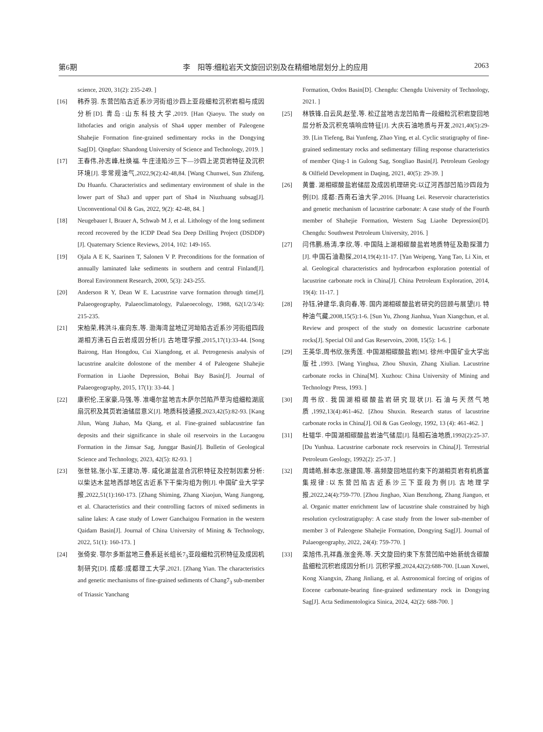第6期 李　阳等:细粒岩天文旋回识别及在精细地层划分上的应用 2063
science, 2020, 31(2): 235-249. ]
[16] 韩乔羽. 东营凹陷古近系沙河街组沙四上亚段细粒沉积岩相与成因分析[D]. 青岛:山东科技大学,2019. [Han Qiaoyu. The study on lithofacies and origin analysis of Sha4 upper member of Paleogene Shahejie Formation fine-grained sedimentary rocks in the Dongying Sag[D]. Qingdao: Shandong University of Science and Technology, 2019. ]
[17] 王春伟,孙志峰,杜焕福. 牛庄洼陷沙三下—沙四上泥页岩特征及沉积环境[J]. 非常规油气,2022,9(2):42-48,84. [Wang Chunwei, Sun Zhifeng, Du Huanfu. Characteristics and sedimentary environment of shale in the lower part of Sha3 and upper part of Sha4 in Niuzhuang subsag[J]. Unconventional Oil & Gas, 2022, 9(2): 42-48, 84. ]
[18] Neugebauer I, Brauer A, Schwab M J, et al. Lithology of the long sediment record recovered by the ICDP Dead Sea Deep Drilling Project (DSDDP) [J]. Quaternary Science Reviews, 2014, 102: 149-165.
[19] Ojala A E K, Saarinen T, Salonen V P. Preconditions for the formation of annually laminated lake sediments in southern and central Finland[J]. Boreal Environment Research, 2000, 5(3): 243-255.
[20] Anderson R Y, Dean W E. Lacustrine varve formation through time[J]. Palaeogeography, Palaeoclimatology, Palaeoecology, 1988, 62(1/2/3/4): 215-235.
[21] 宋柏荣,韩洪斗,崔向东,等. 渤海湾盆地辽河坳陷古近系沙河街组四段湖相方沸石白云岩成因分析[J]. 古地理学报,2015,17(1):33-44. [Song Bairong, Han Hongdou, Cui Xiangdong, et al. Petrogenesis analysis of lacustrine analcite dolostone of the member 4 of Paleogene Shahejie Formation in Liaohe Depression, Bohai Bay Basin[J]. Journal of Palaeogeography, 2015, 17(1): 33-44. ]
[22] 康积伦,王家豪,马强,等. 准噶尔盆地吉木萨尔凹陷芦草沟组细粒湖底扇沉积及其页岩油储层意义[J]. 地质科技通报,2023,42(5):82-93. [Kang Jilun, Wang Jiahao, Ma Qiang, et al. Fine-grained sublacustrine fan deposits and their significance in shale oil reservoirs in the Lucaogou Formation in the Jimsar Sag, Junggar Basin[J]. Bulletin of Geological Science and Technology, 2023, 42(5): 82-93. ]
[23] 张世铭,张小军,王建功,等. 咸化湖盆混合沉积特征及控制因素分析:以柴达木盆地西部地区古近系下干柴沟组为例[J]. 中国矿业大学学报,2022,51(1):160-173. [Zhang Shiming, Zhang Xiaojun, Wang Jiangong, et al. Characteristics and their controlling factors of mixed sediments in saline lakes: A case study of Lower Ganchaigou Formation in the western Qaidam Basin[J]. Journal of China University of Mining & Technology, 2022, 51(1): 160-173. ]
[24] 张倚安. 鄂尔多斯盆地三叠系延长组长7<sub>3</sub>亚段细粒沉积特征及成因机制研究[D]. 成都:成都理工大学,2021. [Zhang Yian. The characteristics and genetic mechanisms of fine-grained sediments of Chang7<sub>3</sub> sub-member of Triassic Yanchang
Formation, Ordos Basin[D]. Chengdu: Chengdu University of Technology, 2021. ]
[25] 林铁锋,白云风,赵莹,等. 松辽盆地古龙凹陷青一段细粒沉积岩旋回地层分析及沉积充填响应特征[J]. 大庆石油地质与开发,2021,40(5):29-39. [Lin Tiefeng, Bai Yunfeng, Zhao Ying, et al. Cyclic stratigraphy of fine-grained sedimentary rocks and sedimentary filling response characteristics of member Qing-1 in Gulong Sag, Songliao Basin[J]. Petroleum Geology & Oilfield Development in Daqing, 2021, 40(5): 29-39. ]
[26] 黄蕾. 湖相碳酸盐岩储层及成因机理研究:以辽河西部凹陷沙四段为例[D]. 成都:西南石油大学,2016. [Huang Lei. Reservoir characteristics and genetic mechanism of lacustrine carbonate: A case study of the Fourth member of Shahejie Formation, Western Sag Liaohe Depression[D]. Chengdu: Southwest Petroleum University, 2016. ]
[27] 闫伟鹏,杨涛,李欣,等. 中国陆上湖相碳酸盐岩地质特征及勘探潜力[J]. 中国石油勘探,2014,19(4):11-17. [Yan Weipeng, Yang Tao, Li Xin, et al. Geological characteristics and hydrocarbon exploration potential of lacustrine carbonate rock in China[J]. China Petroleum Exploration, 2014, 19(4): 11-17. ]
[28] 孙钰,钟建华,袁向春,等. 国内湖相碳酸盐岩研究的回顾与展望[J]. 特种油气藏,2008,15(5):1-6. [Sun Yu, Zhong Jianhua, Yuan Xiangchun, et al. Review and prospect of the study on domestic lacustrine carbonate rocks[J]. Special Oil and Gas Reservoirs, 2008, 15(5): 1-6. ]
[29] 王英华,周书欣,张秀莲. 中国湖相碳酸盐岩[M]. 徐州:中国矿业大学出版社,1993. [Wang Yinghua, Zhou Shuxin, Zhang Xiulian. Lacustrine carbonate rocks in China[M]. Xuzhou: China University of Mining and Technology Press, 1993. ]
[30] 周书欣. 我国湖相碳酸盐岩研究现状[J]. 石油与天然气地质,1992,13(4):461-462. [Zhou Shuxin. Research status of lacustrine carbonate rocks in China[J]. Oil & Gas Geology, 1992, 13 (4): 461-462. ]
[31] 杜韫华. 中国湖相碳酸盐岩油气储层[J]. 陆相石油地质,1992(2):25-37. [Du Yunhua. Lacustrine carbonate rock reservoirs in China[J]. Terrestrial Petroleum Geology, 1992(2): 25-37. ]
[32] 周靖皓,鲜本忠,张建国,等. 高频旋回地层约束下的湖相页岩有机质富集规律:以东营凹陷古近系沙三下亚段为例[J]. 古地理学报,2022,24(4):759-770. [Zhou Jinghao, Xian Benzhong, Zhang Jianguo, et al. Organic matter enrichment law of lacustrine shale constrained by high resolution cyclostratigraphy: A case study from the lower sub-member of member 3 of Paleogene Shahejie Formation, Dongying Sag[J]. Journal of Palaeogeography, 2022, 24(4): 759-770. ]
[33] 栾旭伟,孔祥鑫,张金亮,等. 天文旋回约束下东营凹陷中始新统含碳酸盐细粒沉积岩成因分析[J]. 沉积学报,2024,42(2):688-700. [Luan Xuwei, Kong Xiangxin, Zhang Jinliang, et al. Astronomical forcing of origins of Eocene carbonate-bearing fine-grained sedimentary rock in Dongying Sag[J]. Acta Sedimentologica Sinica, 2024, 42(2): 688-700. ]